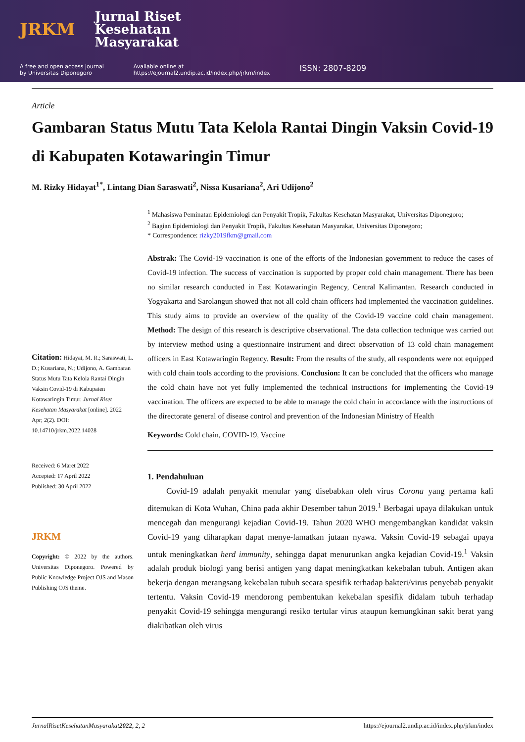JRKM
Jurnal Riset
Kesehatan
Masyarakat
A free and open access journal
by Universitas Diponegoro
Available online at
https://ejournal2.undip.ac.id/index.php/jrkm/index
ISSN: 2807-8209
Article
Gambaran Status Mutu Tata Kelola Rantai Dingin Vaksin Covid-19 di Kabupaten Kotawaringin Timur
M. Rizky Hidayat<sup>1*</sup>, Lintang Dian Saraswati<sup>2</sup>, Nissa Kusariana<sup>2</sup>, Ari Udijono<sup>2</sup>
Citation: Hidayat, M. R.; Saraswati, L. D.; Kusariana, N.; Udijono, A. Gambaran Status Mutu Tata Kelola Rantai Dingin Vaksin Covid-19 di Kabupaten Kotawaringin Timur. Jurnal Riset Kesehatan Masyarakat [online]. 2022 Apr; 2(2). DOI: 10.14710/jrkm.2022.14028
Received: 6 Maret 2022
Accepted: 17 April 2022
Published: 30 April 2022
JRKM
Copyright: © 2022 by the authors. Universitas Diponegoro. Powered by Public Knowledge Project OJS and Mason Publishing OJS theme.
<sup>1</sup> Mahasiswa Peminatan Epidemiologi dan Penyakit Tropik, Fakultas Kesehatan Masyarakat, Universitas Diponegoro;
<sup>2</sup> Bagian Epidemiologi dan Penyakit Tropik, Fakultas Kesehatan Masyarakat, Universitas Diponegoro;
* Correspondence: rizky2019fkm@gmail.com
Abstrak: The Covid-19 vaccination is one of the efforts of the Indonesian government to reduce the cases of Covid-19 infection. The success of vaccination is supported by proper cold chain management. There has been no similar research conducted in East Kotawaringin Regency, Central Kalimantan. Research conducted in Yogyakarta and Sarolangun showed that not all cold chain officers had implemented the vaccination guidelines. This study aims to provide an overview of the quality of the Covid-19 vaccine cold chain management. Method: The design of this research is descriptive observational. The data collection technique was carried out by interview method using a questionnaire instrument and direct observation of 13 cold chain management officers in East Kotawaringin Regency. Result: From the results of the study, all respondents were not equipped with cold chain tools according to the provisions. Conclusion: It can be concluded that the officers who manage the cold chain have not yet fully implemented the technical instructions for implementing the Covid-19 vaccination. The officers are expected to be able to manage the cold chain in accordance with the instructions of the directorate general of disease control and prevention of the Indonesian Ministry of Health
Keywords: Cold chain, COVID-19, Vaccine
1. Pendahuluan
Covid-19 adalah penyakit menular yang disebabkan oleh virus Corona yang pertama kali ditemukan di Kota Wuhan, China pada akhir Desember tahun 2019.<sup>1</sup> Berbagai upaya dilakukan untuk mencegah dan mengurangi kejadian Covid-19. Tahun 2020 WHO mengembangkan kandidat vaksin Covid-19 yang diharapkan dapat menye-lamatkan jutaan nyawa. Vaksin Covid-19 sebagai upaya untuk meningkatkan herd immunity, sehingga dapat menurunkan angka kejadian Covid-19.<sup>1</sup> Vaksin adalah produk biologi yang berisi antigen yang dapat meningkatkan kekebalan tubuh. Antigen akan bekerja dengan merangsang kekebalan tubuh secara spesifik terhadap bakteri/virus penyebab penyakit tertentu. Vaksin Covid-19 mendorong pembentukan kekebalan spesifik didalam tubuh terhadap penyakit Covid-19 sehingga mengurangi resiko tertular virus ataupun kemungkinan sakit berat yang diakibatkan oleh virus
JurnalRisetKesehatanMasyarakat2022, 2, 2 https://ejournal2.undip.ac.id/index.php/jrkm/index